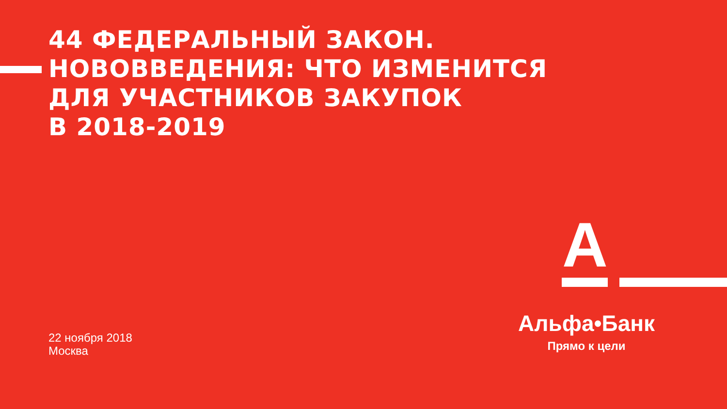44 ФЕДЕРАЛЬНЫЙ ЗАКОН.
НОВОВВЕДЕНИЯ: ЧТО ИЗМЕНИТСЯ
ДЛЯ УЧАСТНИКОВ ЗАКУПОК
В 2018-2019
А
22 ноября 2018
Москва
Альфа•Банк
Прямо к цели